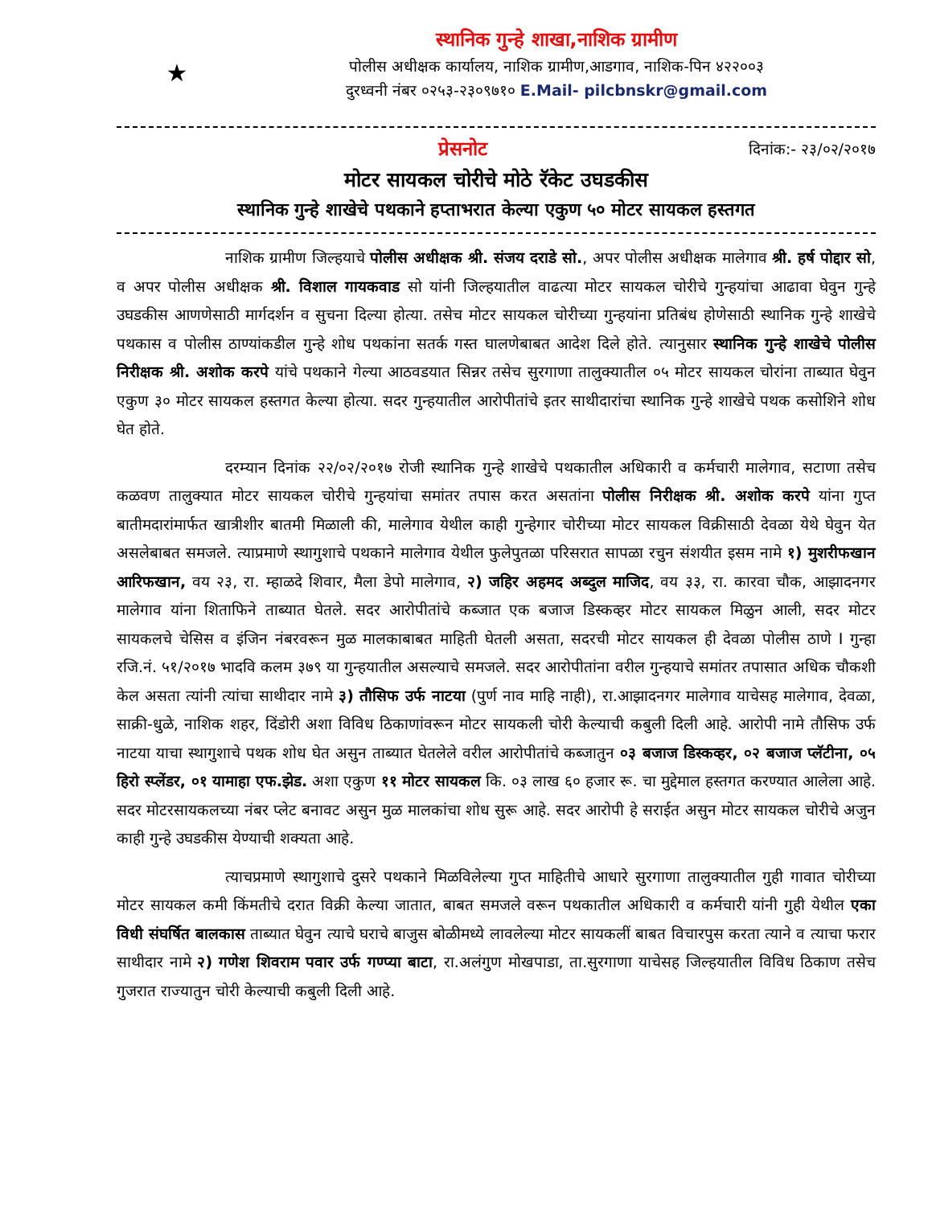★
स्थानिक गुन्हे शाखा,नाशिक ग्रामीण
पोलीस अधीक्षक कार्यालय, नाशिक ग्रामीण,आडगाव, नाशिक-पिन ४२२००३
दुरध्वनी नंबर ०२५३-२३०९७१० E.Mail- pilcbnskr@gmail.com
प्रेसनोट दिनांक:- २३/०२/२०१७
मोटर सायकल चोरीचे मोठे रॅकेट उघडकीस
स्थानिक गुन्हे शाखेचे पथकाने हप्ताभरात केल्या एकुण ५० मोटर सायकल हस्तगत
नाशिक ग्रामीण जिल्हयाचे पोलीस अधीक्षक श्री. संजय दराडे सो., अपर पोलीस अधीक्षक मालेगाव श्री. हर्ष पोद्दार सो, व अपर पोलीस अधीक्षक श्री. विशाल गायकवाड सो यांनी जिल्हयातील वाढत्या मोटर सायकल चोरीचे गुन्हयांचा आढावा घेवुन गुन्हे उघडकीस आणणेसाठी मार्गदर्शन व सुचना दिल्या होत्या. तसेच मोटर सायकल चोरीच्या गुन्हयांना प्रतिबंध होणेसाठी स्थानिक गुन्हे शाखेचे पथकास व पोलीस ठाण्यांकडील गुन्हे शोध पथकांना सतर्क गस्त घालणेबाबत आदेश दिले होते. त्यानुसार स्थानिक गुन्हे शाखेचे पोलीस निरीक्षक श्री. अशोक करपे यांचे पथकाने गेल्या आठवडयात सिन्नर तसेच सुरगाणा तालुक्यातील ०५ मोटर सायकल चोरांना ताब्यात घेवुन एकुण ३० मोटर सायकल हस्तगत केल्या होत्या. सदर गुन्हयातील आरोपीतांचे इतर साथीदारांचा स्थानिक गुन्हे शाखेचे पथक कसोशिने शोध घेत होते.
दरम्यान दिनांक २२/०२/२०१७ रोजी स्थानिक गुन्हे शाखेचे पथकातील अधिकारी व कर्मचारी मालेगाव, सटाणा तसेच कळवण तालुक्यात मोटर सायकल चोरीचे गुन्हयांचा समांतर तपास करत असतांना पोलीस निरीक्षक श्री. अशोक करपे यांना गुप्त बातीमदारांमार्फत खात्रीशीर बातमी मिळाली की, मालेगाव येथील काही गुन्हेगार चोरीच्या मोटर सायकल विक्रीसाठी देवळा येथे घेवुन येत असलेबाबत समजले. त्याप्रमाणे स्थागुशाचे पथकाने मालेगाव येथील फुलेपुतळा परिसरात सापळा रचुन संशयीत इसम नामे १) मुशरीफखान आरिफखान, वय २३, रा. म्हाळदे शिवार, मैला डेपो मालेगाव, २) जहिर अहमद अब्दुल माजिद, वय ३३, रा. कारवा चौक, आझादनगर मालेगाव यांना शिताफिने ताब्यात घेतले. सदर आरोपीतांचे कब्जात एक बजाज डिस्कव्हर मोटर सायकल मिळुन आली, सदर मोटर सायकलचे चेसिस व इंजिन नंबरवरून मुळ मालकाबाबत माहिती घेतली असता, सदरची मोटर सायकल ही देवळा पोलीस ठाणे I गुन्हा रजि.नं. ५१/२०१७ भादवि कलम ३७९ या गुन्हयातील असल्याचे समजले. सदर आरोपीतांना वरील गुन्हयाचे समांतर तपासात अधिक चौकशी केल असता त्यांनी त्यांचा साथीदार नामे ३) तौसिफ उर्फ नाटया (पुर्ण नाव माहि नाही), रा.आझादनगर मालेगाव याचेसह मालेगाव, देवळा, साक्री-धुळे, नाशिक शहर, दिंडोरी अशा विविध ठिकाणांवरून मोटर सायकली चोरी केल्याची कबुली दिली आहे. आरोपी नामे तौसिफ उर्फ नाटया याचा स्थागुशाचे पथक शोध घेत असुन ताब्यात घेतलेले वरील आरोपीतांचे कब्जातुन ०३ बजाज डिस्कव्हर, ०२ बजाज प्लॅटीना, ०५ हिरो स्प्लेंडर, ०१ यामाहा एफ.झेड. अशा एकुण ११ मोटर सायकल कि. ०३ लाख ६० हजार रू. चा मुद्देमाल हस्तगत करण्यात आलेला आहे. सदर मोटरसायकलच्या नंबर प्लेट बनावट असुन मुळ मालकांचा शोध सुरू आहे. सदर आरोपी हे सराईत असुन मोटर सायकल चोरीचे अजुन काही गुन्हे उघडकीस येण्याची शक्यता आहे.
त्याचप्रमाणे स्थागुशाचे दुसरे पथकाने मिळविलेल्या गुप्त माहितीचे आधारे सुरगाणा तालुक्यातील गुही गावात चोरीच्या मोटर सायकल कमी किंमतीचे दरात विक्री केल्या जातात, बाबत समजले वरून पथकातील अधिकारी व कर्मचारी यांनी गुही येथील एका विधी संघर्षित बालकास ताब्यात घेवुन त्याचे घराचे बाजुस बोळीमध्ये लावलेल्या मोटर सायकलीं बाबत विचारपुस करता त्याने व त्याचा फरार साथीदार नामे २) गणेश शिवराम पवार उर्फ गण्प्या बाटा, रा.अलंगुण मोखपाडा, ता.सुरगाणा याचेसह जिल्हयातील विविध ठिकाण तसेच गुजरात राज्यातुन चोरी केल्याची कबुली दिली आहे.